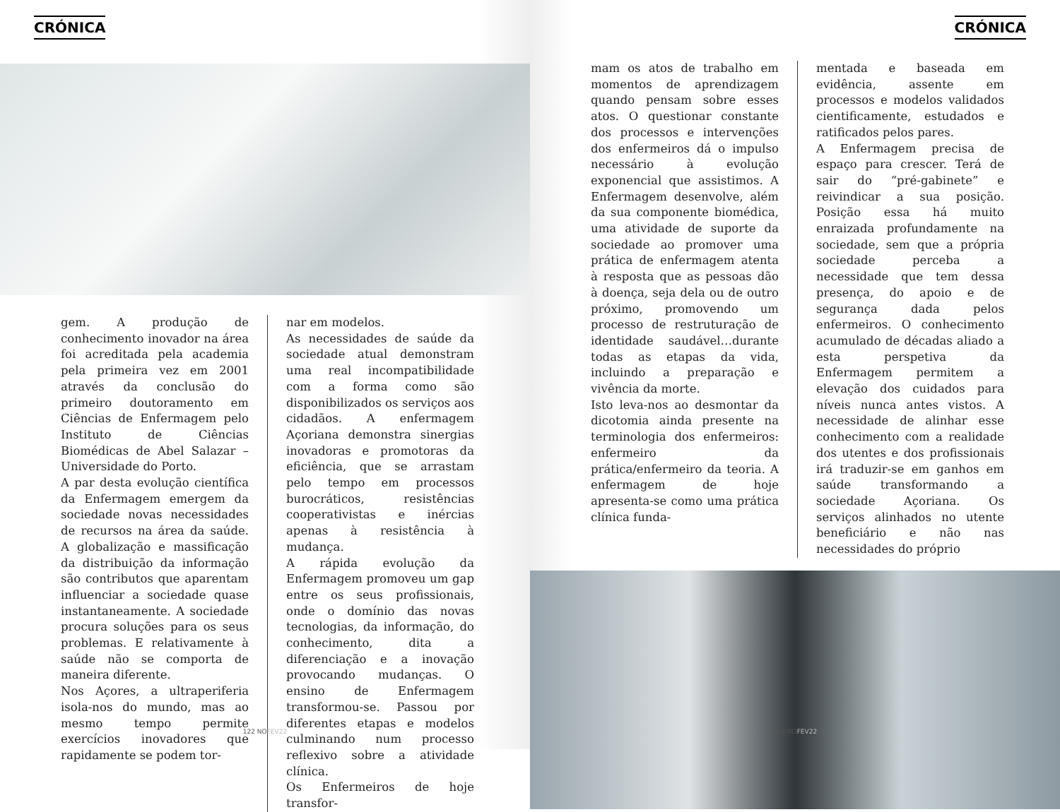CRÓNICA
gem. A produção de conhecimento inovador na área foi acreditada pela academia pela primeira vez em 2001 através da conclusão do primeiro doutoramento em Ciências de Enfermagem pelo Instituto de Ciências Biomédicas de Abel Salazar – Universidade do Porto.
A par desta evolução científica da Enfermagem emergem da sociedade novas necessidades de recursos na área da saúde. A globalização e massificação da distribuição da informação são contributos que aparentam influenciar a sociedade quase instantaneamente. A sociedade procura soluções para os seus problemas. E relativamente à saúde não se comporta de maneira diferente.
Nos Açores, a ultraperiferia isola-nos do mundo, mas ao mesmo tempo permite exercícios inovadores que rapidamente se podem tor-
nar em modelos.
As necessidades de saúde da sociedade atual demonstram uma real incompatibilidade com a forma como são disponibilizados os serviços aos cidadãos. A enfermagem Açoriana demonstra sinergias inovadoras e promotoras da eficiência, que se arrastam pelo tempo em processos burocráticos, resistências cooperativistas e inércias apenas à resistência à mudança.
A rápida evolução da Enfermagem promoveu um gap entre os seus profissionais, onde o domínio das novas tecnologias, da informação, do conhecimento, dita a diferenciação e a inovação provocando mudanças. O ensino de Enfermagem transformou-se. Passou por diferentes etapas e modelos culminando num processo reflexivo sobre a atividade clínica.
Os Enfermeiros de hoje transfor-
122 NOFEV22
CRÓNICA
mam os atos de trabalho em momentos de aprendizagem quando pensam sobre esses atos. O questionar constante dos processos e intervenções dos enfermeiros dá o impulso necessário à evolução exponencial que assistimos. A Enfermagem desenvolve, além da sua componente biomédica, uma atividade de suporte da sociedade ao promover uma prática de enfermagem atenta à resposta que as pessoas dão à doença, seja dela ou de outro próximo, promovendo um processo de restruturação de identidade saudável…durante todas as etapas da vida, incluindo a preparação e vivência da morte.
Isto leva-nos ao desmontar da dicotomia ainda presente na terminologia dos enfermeiros: enfermeiro da prática/enfermeiro da teoria. A enfermagem de hoje apresenta-se como uma prática clínica funda-
mentada e baseada em evidência, assente em processos e modelos validados cientificamente, estudados e ratificados pelos pares.
A Enfermagem precisa de espaço para crescer. Terá de sair do “pré-gabinete” e reivindicar a sua posição. Posição essa há muito enraizada profundamente na sociedade, sem que a própria sociedade perceba a necessidade que tem dessa presença, do apoio e de segurança dada pelos enfermeiros. O conhecimento acumulado de décadas aliado a esta perspetiva da Enfermagem permitem a elevação dos cuidados para níveis nunca antes vistos. A necessidade de alinhar esse conhecimento com a realidade dos utentes e dos profissionais irá traduzir-se em ganhos em saúde transformando a sociedade Açoriana. Os serviços alinhados no utente beneficiário e não nas necessidades do próprio
123 NOFEV22